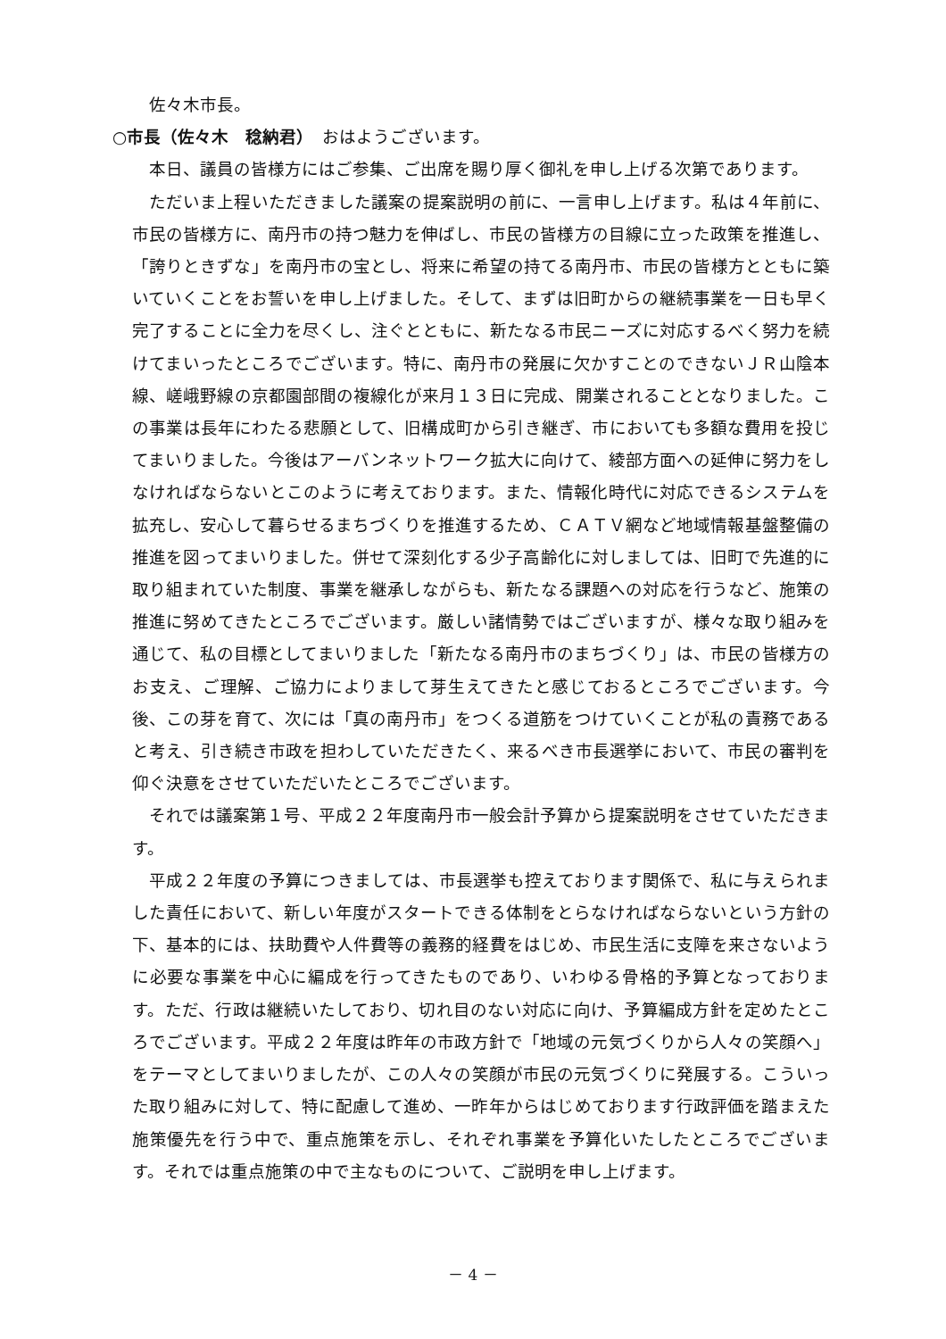佐々木市長。
○市長（佐々木　稔納君）　おはようございます。
本日、議員の皆様方にはご参集、ご出席を賜り厚く御礼を申し上げる次第であります。
ただいま上程いただきました議案の提案説明の前に、一言申し上げます。私は４年前に、市民の皆様方に、南丹市の持つ魅力を伸ばし、市民の皆様方の目線に立った政策を推進し、「誇りときずな」を南丹市の宝とし、将来に希望の持てる南丹市、市民の皆様方とともに築いていくことをお誓いを申し上げました。そして、まずは旧町からの継続事業を一日も早く完了することに全力を尽くし、注ぐとともに、新たなる市民ニーズに対応するべく努力を続けてまいったところでございます。特に、南丹市の発展に欠かすことのできないＪＲ山陰本線、嵯峨野線の京都園部間の複線化が来月１３日に完成、開業されることとなりました。この事業は長年にわたる悲願として、旧構成町から引き継ぎ、市においても多額な費用を投じてまいりました。今後はアーバンネットワーク拡大に向けて、綾部方面への延伸に努力をしなければならないとこのように考えております。また、情報化時代に対応できるシステムを拡充し、安心して暮らせるまちづくりを推進するため、ＣＡＴＶ網など地域情報基盤整備の推進を図ってまいりました。併せて深刻化する少子高齢化に対しましては、旧町で先進的に取り組まれていた制度、事業を継承しながらも、新たなる課題への対応を行うなど、施策の推進に努めてきたところでございます。厳しい諸情勢ではございますが、様々な取り組みを通じて、私の目標としてまいりました「新たなる南丹市のまちづくり」は、市民の皆様方のお支え、ご理解、ご協力によりまして芽生えてきたと感じておるところでございます。今後、この芽を育て、次には「真の南丹市」をつくる道筋をつけていくことが私の責務であると考え、引き続き市政を担わしていただきたく、来るべき市長選挙において、市民の審判を仰ぐ決意をさせていただいたところでございます。
それでは議案第１号、平成２２年度南丹市一般会計予算から提案説明をさせていただきます。
平成２２年度の予算につきましては、市長選挙も控えております関係で、私に与えられました責任において、新しい年度がスタートできる体制をとらなければならないという方針の下、基本的には、扶助費や人件費等の義務的経費をはじめ、市民生活に支障を来さないように必要な事業を中心に編成を行ってきたものであり、いわゆる骨格的予算となっております。ただ、行政は継続いたしており、切れ目のない対応に向け、予算編成方針を定めたところでございます。平成２２年度は昨年の市政方針で「地域の元気づくりから人々の笑顔へ」をテーマとしてまいりましたが、この人々の笑顔が市民の元気づくりに発展する。こういった取り組みに対して、特に配慮して進め、一昨年からはじめております行政評価を踏まえた施策優先を行う中で、重点施策を示し、それぞれ事業を予算化いたしたところでございます。それでは重点施策の中で主なものについて、ご説明を申し上げます。
－ 4 －